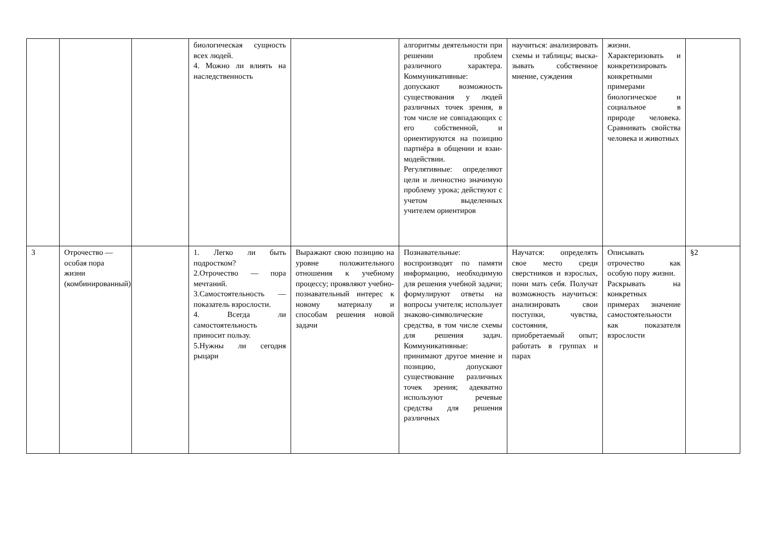| | | | биологическая сущ­ность всех людей. 4. Можно ли влиять на наследственность | | алгоритмы деятельности при решении проблем различного характера. Коммуникативные: допускают возможность существования у людей различных точек зрения, в том числе не совпадаю­щих с его собственной, и ориентируются на позицию партнёра в общении и взаи­модействии. Регулятивные: определяют цели и личностно значимую проблему урока; дейст­вуют с учетом выделенных учителем ориентиров | научиться: анализировать схемы и таблицы; выска­зывать собственное мнение, суждения | жизни. Характеризовать и конкретизировать конкретными примерами биологическое и социальное в природе человека. Сравнивать свойства человека и животных | |
| 3 | Отрочество — особая пора жизни (комбинированный) | | 1. Легко ли быть подростком? 2.Отрочество — пора мечтаний. 3.Самостоятельность — показатель взрос­лости. 4. Всегда ли самостоятельность приносит пользу. 5.Нужны ли сегодня рыцари | Выражают свою позицию на уровне положительного отношения к учебному процессу; проявляют учебно-познавательный интерес к новому материалу и способам решения новой задачи | Познавательные: воспроизводят по памяти информацию, необходимую для решения учебной задачи; формулируют ответы на вопросы учителя; использует знаково-символические средства, в том числе схемы для решения задач. Коммуникативные: принимают другое мнение и позицию, допускают существо­вание различных точек зрения; адекватно используют речевые средства для решения различных | Научатся: определять свое место среди сверстников и взрослых, пони мать себя. Получат возможность научиться: анализировать свои поступки, чувства, состояния, приобретаемый опыт; работать в группах и парах | Описывать отрочество как особую пору жизни. Раскрывать на конкретных примерах значение самостоя­тельности как показателя взрослости | §2 |